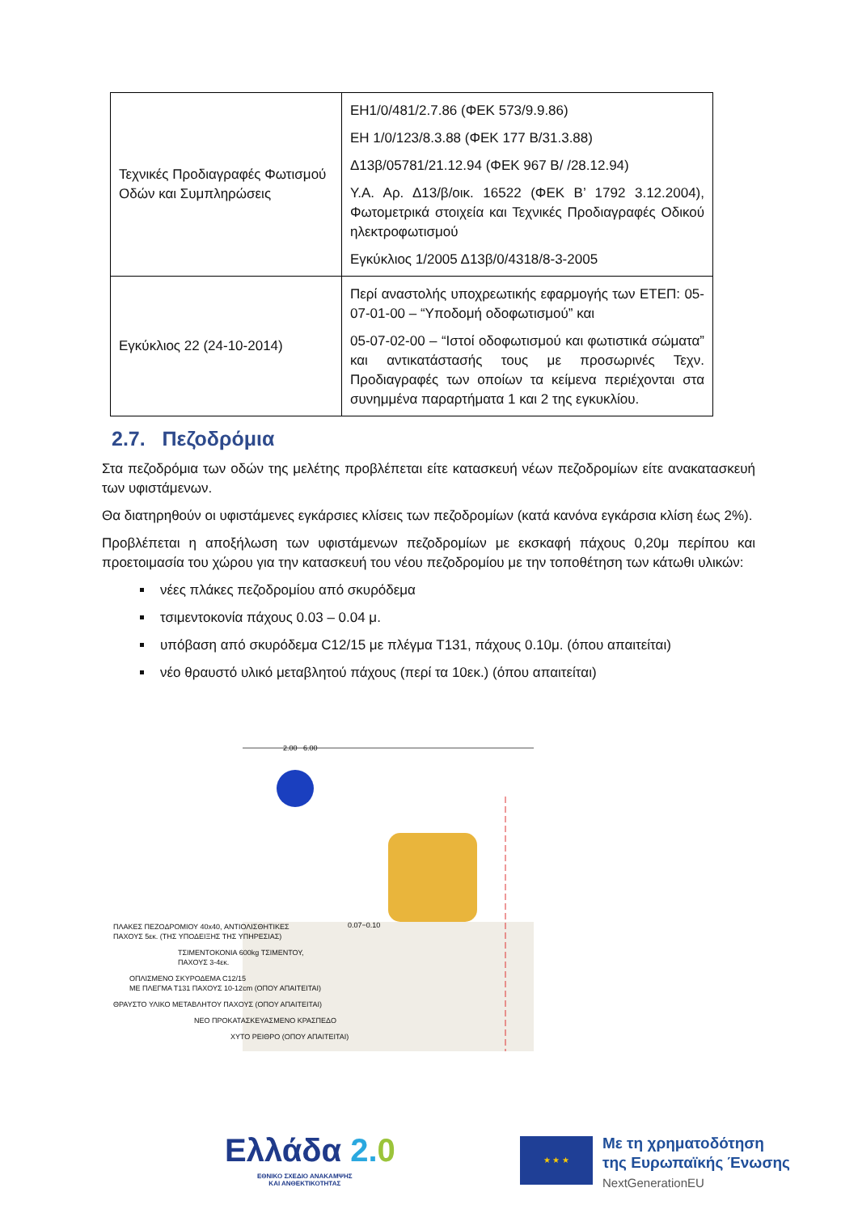| Τεχνικές Προδιαγραφές Φωτισμού Οδών και Συμπληρώσεις | ΕΗ1/0/481/2.7.86 (ΦΕΚ 573/9.9.86) ΕΗ 1/0/123/8.3.88 (ΦΕΚ 177 Β/31.3.88) Δ13β/05781/21.12.94 (ΦΕΚ 967 Β/ /28.12.94) Υ.Α. Αρ. Δ13/β/οικ. 16522 (ΦΕΚ Β’ 1792 3.12.2004), Φωτομετρικά στοιχεία και Τεχνικές Προδιαγραφές Οδικού ηλεκτροφωτισμού Εγκύκλιος 1/2005 Δ13β/0/4318/8-3-2005 |
| Εγκύκλιος 22 (24-10-2014) | Περί αναστολής υποχρεωτικής εφαρμογής των ΕΤΕΠ: 05-07-01-00 – “Υποδομή οδοφωτισμού” και 05-07-02-00 – “Ιστοί οδοφωτισμού και φωτιστικά σώματα” και αντικατάστασής τους με προσωρινές Τεχν. Προδιαγραφές των οποίων τα κείμενα περιέχονται στα συνημμένα παραρτήματα 1 και 2 της εγκυκλίου. |
2.7. Πεζοδρόμια
Στα πεζοδρόμια των οδών της μελέτης προβλέπεται είτε κατασκευή νέων πεζοδρομίων είτε ανακατασκευή των υφιστάμενων.
Θα διατηρηθούν οι υφιστάμενες εγκάρσιες κλίσεις των πεζοδρομίων (κατά κανόνα εγκάρσια κλίση έως 2%).
Προβλέπεται η αποξήλωση των υφιστάμενων πεζοδρομίων με εκσκαφή πάχους 0,20μ περίπου και προετοιμασία του χώρου για την κατασκευή του νέου πεζοδρομίου με την τοποθέτηση των κάτωθι υλικών:
νέες πλάκες πεζοδρομίου από σκυρόδεμα
τσιμεντοκονία πάχους 0.03 – 0.04 μ.
υπόβαση από σκυρόδεμα C12/15 με πλέγμα Τ131, πάχους 0.10μ. (όπου απαιτείται)
νέο θραυστό υλικό μεταβλητού πάχους (περί τα 10εκ.) (όπου απαιτείται)
2.00 6.00
ΠΛΑΚΕΣ ΠΕΖΟΔΡΟΜΙΟΥ 40x40, ΑΝΤΙΟΛΙΣΘΗΤΙΚΕΣ
ΠΑΧΟΥΣ 5εκ. (ΤΗΣ ΥΠΟΔΕΙΞΗΣ ΤΗΣ ΥΠΗΡΕΣΙΑΣ)
ΤΣΙΜΕΝΤΟΚΟΝΙΑ 600kg ΤΣΙΜΕΝΤΟΥ,
ΠΑΧΟΥΣ 3-4εκ.
ΟΠΛΙΣΜΕΝΟ ΣΚΥΡΟΔΕΜΑ C12/15
ΜΕ ΠΛΕΓΜΑ Τ131 ΠΑΧΟΥΣ 10-12cm (ΟΠΟΥ ΑΠΑΙΤΕΙΤΑΙ)
ΘΡΑΥΣΤΟ ΥΛΙΚΟ ΜΕΤΑΒΛΗΤΟΥ ΠΑΧΟΥΣ (ΟΠΟΥ ΑΠΑΙΤΕΙΤΑΙ)
ΝΕΟ ΠΡΟΚΑΤΑΣΚΕΥΑΣΜΕΝΟ ΚΡΑΣΠΕΔΟ
ΧΥΤΟ ΡΕΙΘΡΟ (ΟΠΟΥ ΑΠΑΙΤΕΙΤΑΙ)
0.07−0.10
Ελλάδα 2. 0
ΕΘΝΙΚΟ ΣΧΕΔΙΟ ΑΝΑΚΑΜΨΗΣ
ΚΑΙ ΑΝΘΕΚΤΙΚΟΤΗΤΑΣ
★ ★ ★
Με τη χρηματοδότηση
της Ευρωπαϊκής Ένωσης
NextGenerationEU